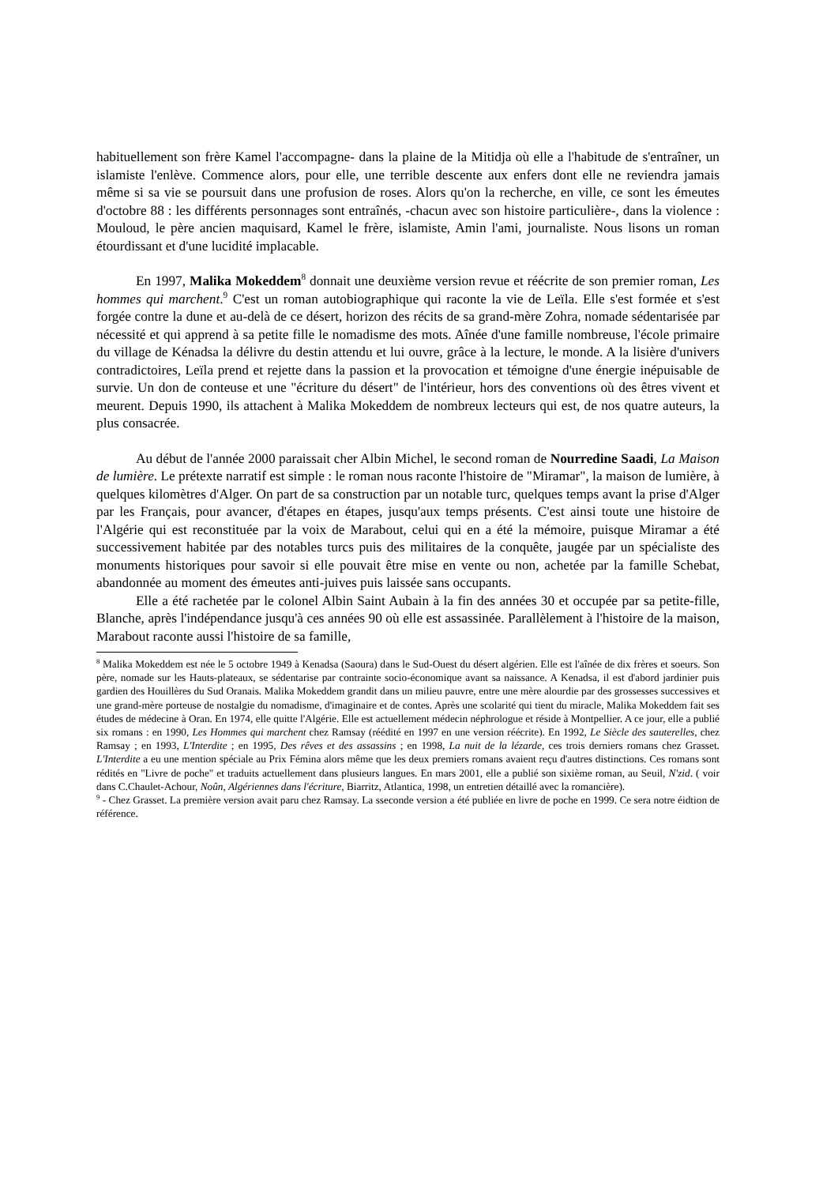habituellement son frère Kamel l'accompagne- dans la plaine de la Mitidja où elle a l'habitude de s'entraîner, un islamiste l'enlève. Commence alors, pour elle, une terrible descente aux enfers dont elle ne reviendra jamais même si sa vie se poursuit dans une profusion de roses. Alors qu'on la recherche, en ville, ce sont les émeutes d'octobre 88 : les différents personnages sont entraînés, -chacun avec son histoire particulière-, dans la violence : Mouloud, le père ancien maquisard, Kamel le frère, islamiste, Amin l'ami, journaliste. Nous lisons un roman étourdissant et d'une lucidité implacable.
En 1997, Malika Mokeddem<sup>8</sup> donnait une deuxième version revue et réécrite de son premier roman, Les hommes qui marchent.<sup>9</sup> C'est un roman autobiographique qui raconte la vie de Leïla. Elle s'est formée et s'est forgée contre la dune et au-delà de ce désert, horizon des récits de sa grand-mère Zohra, nomade sédentarisée par nécessité et qui apprend à sa petite fille le nomadisme des mots. Aînée d'une famille nombreuse, l'école primaire du village de Kénadsa la délivre du destin attendu et lui ouvre, grâce à la lecture, le monde. A la lisière d'univers contradictoires, Leïla prend et rejette dans la passion et la provocation et témoigne d'une énergie inépuisable de survie. Un don de conteuse et une "écriture du désert" de l'intérieur, hors des conventions où des êtres vivent et meurent. Depuis 1990, ils attachent à Malika Mokeddem de nombreux lecteurs qui est, de nos quatre auteurs, la plus consacrée.
Au début de l'année 2000 paraissait cher Albin Michel, le second roman de Nourredine Saadi, La Maison de lumière. Le prétexte narratif est simple : le roman nous raconte l'histoire de "Miramar", la maison de lumière, à quelques kilomètres d'Alger. On part de sa construction par un notable turc, quelques temps avant la prise d'Alger par les Français, pour avancer, d'étapes en étapes, jusqu'aux temps présents. C'est ainsi toute une histoire de l'Algérie qui est reconstituée par la voix de Marabout, celui qui en a été la mémoire, puisque Miramar a été successivement habitée par des notables turcs puis des militaires de la conquête, jaugée par un spécialiste des monuments historiques pour savoir si elle pouvait être mise en vente ou non, achetée par la famille Schebat, abandonnée au moment des émeutes anti-juives puis laissée sans occupants.
Elle a été rachetée par le colonel Albin Saint Aubain à la fin des années 30 et occupée par sa petite-fille, Blanche, après l'indépendance jusqu'à ces années 90 où elle est assassinée. Parallèlement à l'histoire de la maison, Marabout raconte aussi l'histoire de sa famille,
<sup>8</sup> Malika Mokeddem est née le 5 octobre 1949 à Kenadsa (Saoura) dans le Sud-Ouest du désert algérien. Elle est l'aînée de dix frères et soeurs. Son père, nomade sur les Hauts-plateaux, se sédentarise par contrainte socio-économique avant sa naissance. A Kenadsa, il est d'abord jardinier puis gardien des Houillères du Sud Oranais. Malika Mokeddem grandit dans un milieu pauvre, entre une mère alourdie par des grossesses successives et une grand-mère porteuse de nostalgie du nomadisme, d'imaginaire et de contes. Après une scolarité qui tient du miracle, Malika Mokeddem fait ses études de médecine à Oran. En 1974, elle quitte l'Algérie. Elle est actuellement médecin néphrologue et réside à Montpellier. A ce jour, elle a publié six romans : en 1990, Les Hommes qui marchent chez Ramsay (réédité en 1997 en une version réécrite). En 1992, Le Siècle des sauterelles, chez Ramsay ; en 1993, L'Interdite ; en 1995, Des rêves et des assassins ; en 1998, La nuit de la lézarde, ces trois derniers romans chez Grasset. L'Interdite a eu une mention spéciale au Prix Fémina alors même que les deux premiers romans avaient reçu d'autres distinctions. Ces romans sont rédités en "Livre de poche" et traduits actuellement dans plusieurs langues. En mars 2001, elle a publié son sixième roman, au Seuil, N'zid. ( voir dans C.Chaulet-Achour, Noûn, Algériennes dans l'écriture, Biarritz, Atlantica, 1998, un entretien détaillé avec la romancière).
<sup>9</sup> - Chez Grasset. La première version avait paru chez Ramsay. La sseconde version a été publiée en livre de poche en 1999. Ce sera notre éidtion de référence.